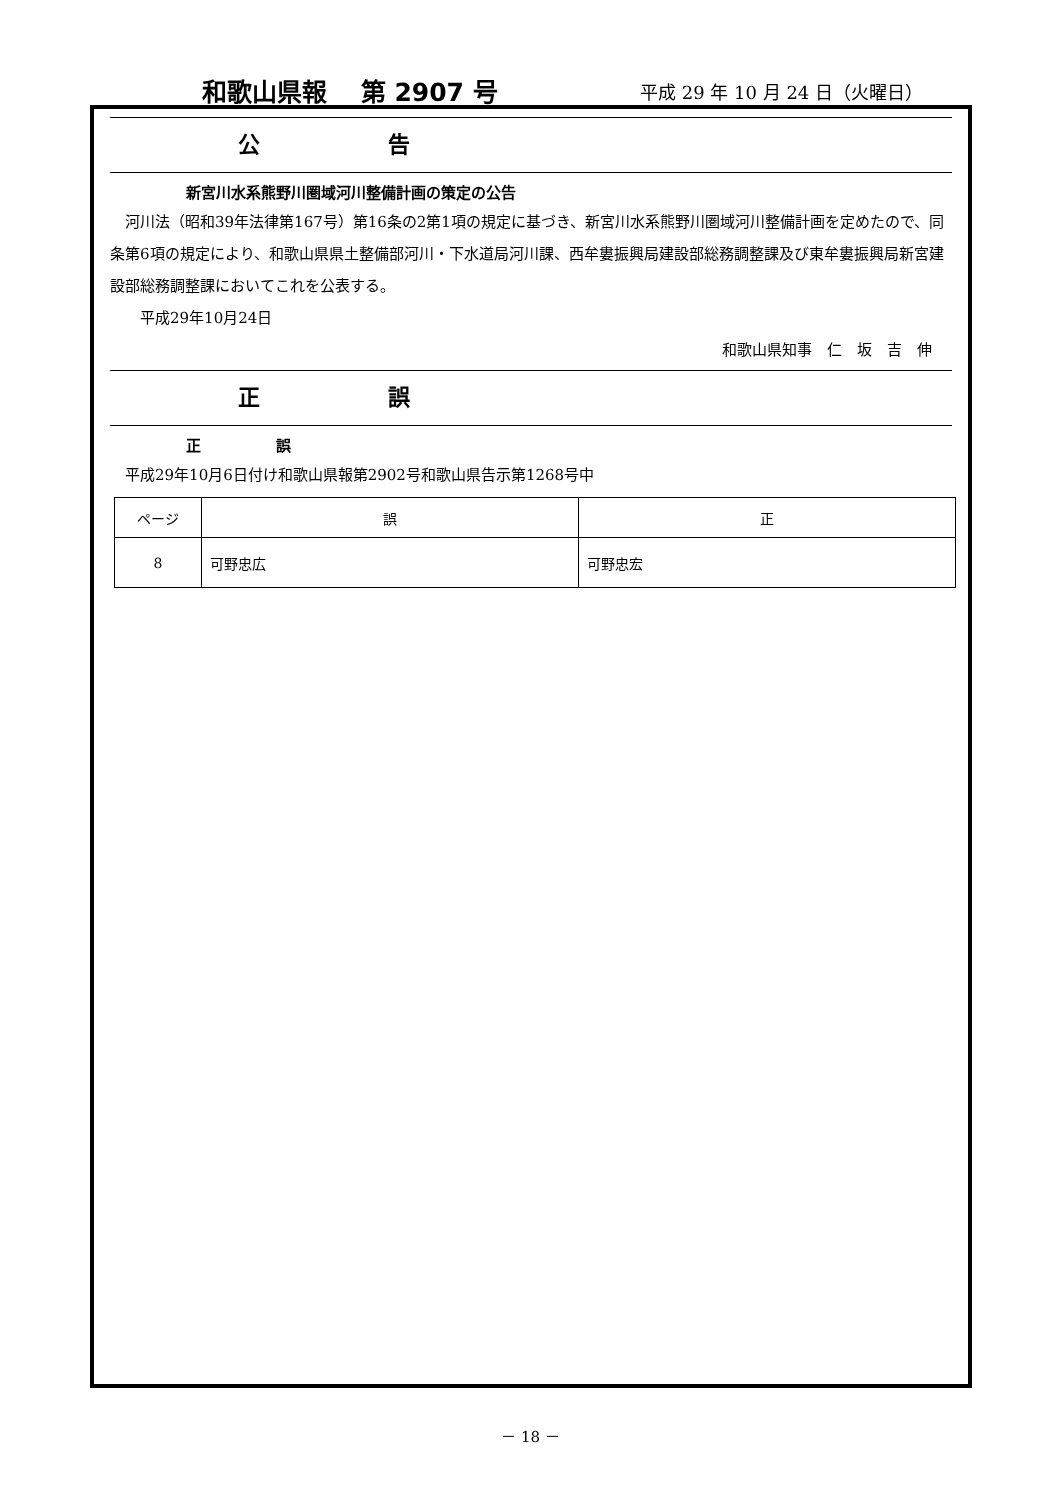和歌山県報　 第 2907 号 平成 29 年 10 月 24 日（火曜日）
公 告
新宮川水系熊野川圏域河川整備計画の策定の公告
　河川法（昭和39年法律第167号）第16条の2第1項の規定に基づき、新宮川水系熊野川圏域河川整備計画を定めたので、同条第6項の規定により、和歌山県県土整備部河川・下水道局河川課、西牟婁振興局建設部総務調整課及び東牟婁振興局新宮建設部総務調整課においてこれを公表する。
　　平成29年10月24日
和歌山県知事　仁　坂　吉　伸
正 誤
正　　　　　誤
　平成29年10月6日付け和歌山県報第2902号和歌山県告示第1268号中
| ページ | 誤 | 正 |
| --- | --- | --- |
| 8 | 可野忠広 | 可野忠宏 |
－ 18 －